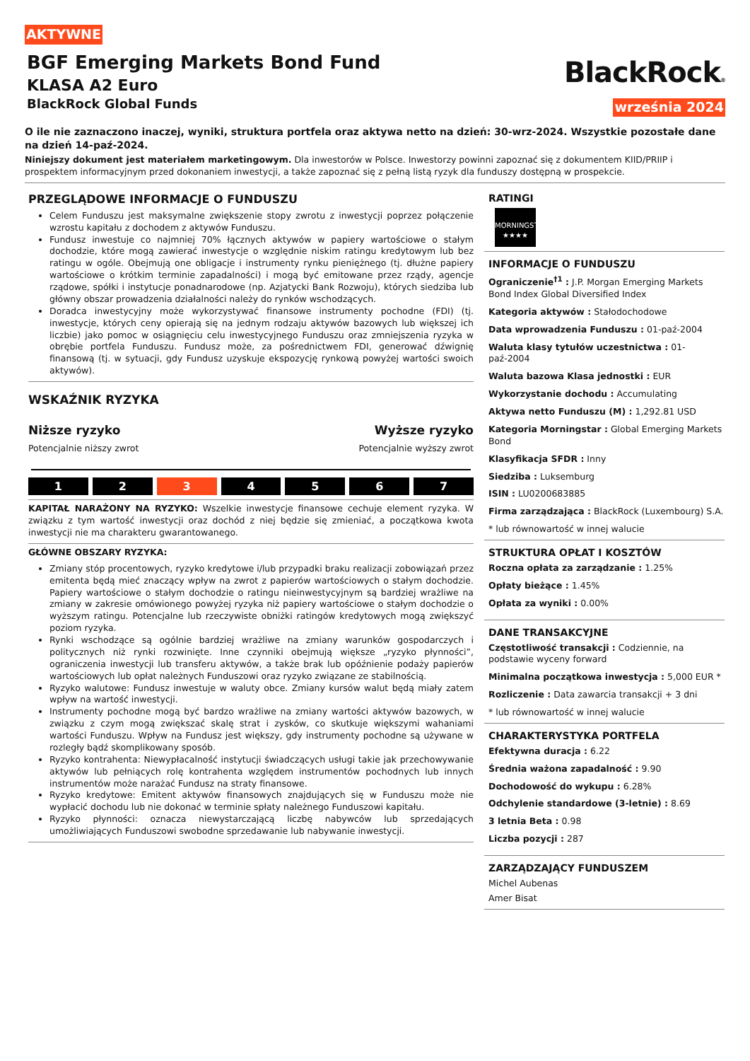AKTYWNE
BGF Emerging Markets Bond Fund
KLASA A2 Euro
BlackRock Global Funds
BlackRock®
września 2024
O ile nie zaznaczono inaczej, wyniki, struktura portfela oraz aktywa netto na dzień: 30-wrz-2024. Wszystkie pozostałe dane na dzień 14-paź-2024.
Niniejszy dokument jest materiałem marketingowym. Dla inwestorów w Polsce. Inwestorzy powinni zapoznać się z dokumentem KIID/PRIIP i prospektem informacyjnym przed dokonaniem inwestycji, a także zapoznać się z pełną listą ryzyk dla funduszy dostępną w prospekcie.
PRZEGLĄDOWE INFORMACJE O FUNDUSZU
Celem Funduszu jest maksymalne zwiększenie stopy zwrotu z inwestycji poprzez połączenie wzrostu kapitału z dochodem z aktywów Funduszu.
Fundusz inwestuje co najmniej 70% łącznych aktywów w papiery wartościowe o stałym dochodzie, które mogą zawierać inwestycje o względnie niskim ratingu kredytowym lub bez ratingu w ogóle. Obejmują one obligacje i instrumenty rynku pieniężnego (tj. dłużne papiery wartościowe o krótkim terminie zapadalności) i mogą być emitowane przez rządy, agencje rządowe, spółki i instytucje ponadnarodowe (np. Azjatycki Bank Rozwoju), których siedziba lub główny obszar prowadzenia działalności należy do rynków wschodzących.
Doradca inwestycyjny może wykorzystywać finansowe instrumenty pochodne (FDI) (tj. inwestycje, których ceny opierają się na jednym rodzaju aktywów bazowych lub większej ich liczbie) jako pomoc w osiągnięciu celu inwestycyjnego Funduszu oraz zmniejszenia ryzyka w obrębie portfela Funduszu. Fundusz może, za pośrednictwem FDI, generować dźwignię finansową (tj. w sytuacji, gdy Fundusz uzyskuje ekspozycję rynkową powyżej wartości swoich aktywów).
WSKAŹNIK RYZYKA
Niższe ryzyko Wyższe ryzyko
Potencjalnie niższy zwrot Potencjalnie wyższy zwrot
1 2 3 4 5 6 7
KAPITAŁ NARAŻONY NA RYZYKO: Wszelkie inwestycje finansowe cechuje element ryzyka. W związku z tym wartość inwestycji oraz dochód z niej będzie się zmieniać, a początkowa kwota inwestycji nie ma charakteru gwarantowanego.
GŁÓWNE OBSZARY RYZYKA:
Zmiany stóp procentowych, ryzyko kredytowe i/lub przypadki braku realizacji zobowiązań przez emitenta będą mieć znaczący wpływ na zwrot z papierów wartościowych o stałym dochodzie. Papiery wartościowe o stałym dochodzie o ratingu nieinwestycyjnym są bardziej wrażliwe na zmiany w zakresie omówionego powyżej ryzyka niż papiery wartościowe o stałym dochodzie o wyższym ratingu. Potencjalne lub rzeczywiste obniżki ratingów kredytowych mogą zwiększyć poziom ryzyka.
Rynki wschodzące są ogólnie bardziej wrażliwe na zmiany warunków gospodarczych i politycznych niż rynki rozwinięte. Inne czynniki obejmują większe „ryzyko płynności”, ograniczenia inwestycji lub transferu aktywów, a także brak lub opóźnienie podaży papierów wartościowych lub opłat należnych Funduszowi oraz ryzyko związane ze stabilnością.
Ryzyko walutowe: Fundusz inwestuje w waluty obce. Zmiany kursów walut będą miały zatem wpływ na wartość inwestycji.
Instrumenty pochodne mogą być bardzo wrażliwe na zmiany wartości aktywów bazowych, w związku z czym mogą zwiększać skalę strat i zysków, co skutkuje większymi wahaniami wartości Funduszu. Wpływ na Fundusz jest większy, gdy instrumenty pochodne są używane w rozległy bądź skomplikowany sposób.
Ryzyko kontrahenta: Niewypłacalność instytucji świadczących usługi takie jak przechowywanie aktywów lub pełniących rolę kontrahenta względem instrumentów pochodnych lub innych instrumentów może narażać Fundusz na straty finansowe.
Ryzyko kredytowe: Emitent aktywów finansowych znajdujących się w Funduszu może nie wypłacić dochodu lub nie dokonać w terminie spłaty należnego Funduszowi kapitału.
Ryzyko płynności: oznacza niewystarczającą liczbę nabywców lub sprzedających umożliwiających Funduszowi swobodne sprzedawanie lub nabywanie inwestycji.
RATINGI
MORNINGSTAR
★★★★
INFORMACJE O FUNDUSZU
Ograniczenie<sup>†1</sup> : J.P. Morgan Emerging Markets Bond Index Global Diversified Index
Kategoria aktywów : Stałodochodowe
Data wprowadzenia Funduszu : 01-paź-2004
Waluta klasy tytułów uczestnictwa : 01-paź-2004
Waluta bazowa Klasa jednostki : EUR
Wykorzystanie dochodu : Accumulating
Aktywa netto Funduszu (M) : 1,292.81 USD
Kategoria Morningstar : Global Emerging Markets Bond
Klasyfikacja SFDR : Inny
Siedziba : Luksemburg
ISIN : LU0200683885
Firma zarządzająca : BlackRock (Luxembourg) S.A.
* lub równowartość w innej walucie
STRUKTURA OPŁAT I KOSZTÓW
Roczna opłata za zarządzanie : 1.25%
Opłaty bieżące : 1.45%
Opłata za wyniki : 0.00%
DANE TRANSAKCYJNE
Częstotliwość transakcji : Codziennie, na podstawie wyceny forward
Minimalna początkowa inwestycja : 5,000 EUR *
Rozliczenie : Data zawarcia transakcji + 3 dni
* lub równowartość w innej walucie
CHARAKTERYSTYKA PORTFELA
Efektywna duracja : 6.22
Średnia ważona zapadalność : 9.90
Dochodowość do wykupu : 6.28%
Odchylenie standardowe (3-letnie) : 8.69
3 letnia Beta : 0.98
Liczba pozycji : 287
ZARZĄDZAJĄCY FUNDUSZEM
Michel Aubenas
Amer Bisat